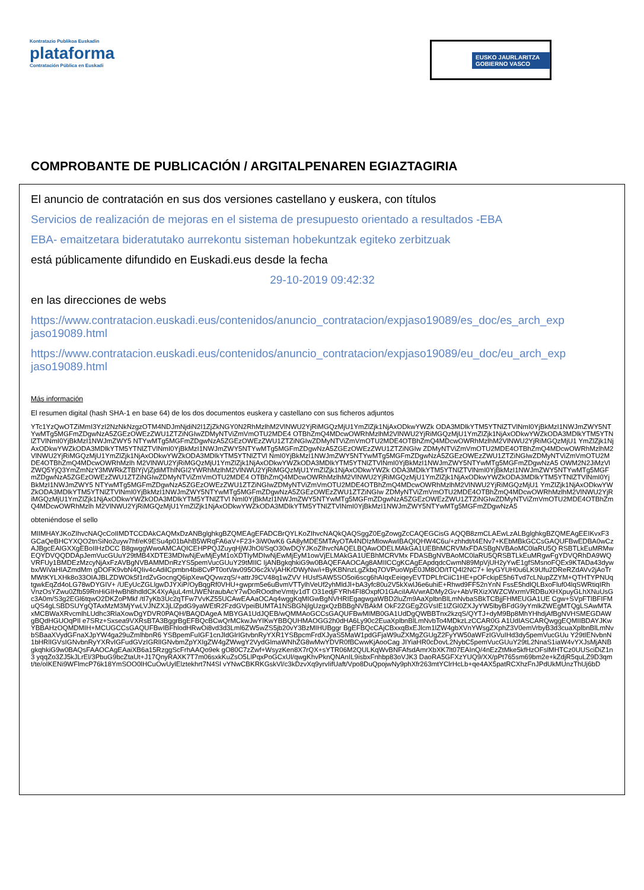Kontratazio Publikoa Euskadin
plataforma
Contratación Pública en Euskadi
EUSKO JAURLARITZA
GOBIERNO VASCO
COMPROBANTE DE PUBLICACIÓN / ARGITALPENAREN EGIAZTAGIRIA
El anuncio de contratación en sus dos versiones castellano y euskera, con títulos
Servicios de realización de mejoras en el sistema de presupuesto orientado a resultados -EBA
EBA- emaitzetara bideratutako aurrekontu sisteman hobekuntzak egiteko zerbitzuak
está públicamente difundido en Euskadi.eus desde la fecha
29-10-2019 09:42:32
en las direcciones de webs
https://www.contratacion.euskadi.eus/contenidos/anuncio_contratacion/expjaso19089/es_doc/es_arch_exp jaso19089.html
https://www.contratacion.euskadi.eus/contenidos/anuncio_contratacion/expjaso19089/eu_doc/eu_arch_exp jaso19089.html
Más información
El resumen digital (hash SHA-1 en base 64) de los dos documentos euskera y castellano con sus ficheros adjuntos
YTc1YzQwOTZiMmI3YzI2NzNkNzgzOTM4NDJmNjdiN2I1ZjZkNGY0N2RhMzlhM2VlNWU2YjRiMGQzMjU1YmZlZjk1NjAxODkwYWZk ODA3MDlkYTM5YTNlZTVlNmI0YjBkMzI1NWJmZWY5NTYwMTg5MGFmZDgwNzA5ZGEzOWEzZWU1ZTZiNGIwZDMyNTViZmVmOTU2MDE4 OTBhZmQ4MDcwOWRhMzlhM2VlNWU2YjRiMGQzMjU1YmZlZjk1NjAxODkwYWZkODA3MDlkYTM5YTNlZTVlNmI0YjBkMzI1NWJmZWY5 NTYwMTg5MGFmZDgwNzA5ZGEzOWEzZWU1ZTZiNGIwZDMyNTViZmVmOTU2MDE4OTBhZmQ4MDcwOWRhMzlhM2VlNWU2YjRiMGQzMjU1 YmZlZjk1NjAxODkwYWZkODA3MDlkYTM5YTNlZTVlNmI0YjBkMzI1NWJmZWY5NTYwMTg5MGFmZDgwNzA5ZGEzOWEzZWU1ZTZiNGIw ZDMyNTViZmVmOTU2MDE4OTBhZmQ4MDcwOWRhMzlhM2VlNWU2YjRiMGQzMjU1YmZlZjk1NjAxODkwYWZkODA3MDlkYTM5YTNlZTVl NmI0YjBkMzI1NWJmZWY5NTYwMTg5MGFmZDgwNzA5ZGEzOWEzZWU1ZTZiNGIwZDMyNTViZmVmOTU2MDE4OTBhZmQ4MDcwOWRhMzlh M2VlNWU2YjRiMGQzMjU1YmZlZjk1NjAxODkwYWZkODA3MDlkYTM5YTNlZTVlNmI0YjBkMzI1NWJmZWY5NTYwMTg5MGFmZDgwNzA5 OWM2N2JiMzVlZWQ5YjQ3YmZmNzY3MWRkZTBlYjVjZjdiMThlNGI2YWRhMzlhM2VlNWU2YjRiMGQzMjU1YmZlZjk1NjAxODkwYWZk ODA3MDlkYTM5YTNlZTVlNmI0YjBkMzI1NWJmZWY5NTYwMTg5MGFmZDgwNzA5ZGEzOWEzZWU1ZTZiNGIwZDMyNTViZmVmOTU2MDE4 OTBhZmQ4MDcwOWRhMzlhM2VlNWU2YjRiMGQzMjU1YmZlZjk1NjAxODkwYWZkODA3MDlkYTM5YTNlZTVlNmI0YjBkMzI1NWJmZWY5 NTYwMTg5MGFmZDgwNzA5ZGEzOWEzZWU1ZTZiNGIwZDMyNTViZmVmOTU2MDE4OTBhZmQ4MDcwOWRhMzlhM2VlNWU2YjRiMGQzMjU1 YmZlZjk1NjAxODkwYWZkODA3MDlkYTM5YTNlZTVlNmI0YjBkMzI1NWJmZWY5NTYwMTg5MGFmZDgwNzA5ZGEzOWEzZWU1ZTZiNGIw ZDMyNTViZmVmOTU2MDE4OTBhZmQ4MDcwOWRhMzlhM2VlNWU2YjRiMGQzMjU1YmZlZjk1NjAxODkwYWZkODA3MDlkYTM5YTNlZTVl NmI0YjBkMzI1NWJmZWY5NTYwMTg5MGFmZDgwNzA5ZGEzOWEzZWU1ZTZiNGIwZDMyNTViZmVmOTU2MDE4OTBhZmQ4MDcwOWRhMzlh M2VlNWU2YjRiMGQzMjU1YmZlZjk1NjAxODkwYWZkODA3MDlkYTM5YTNlZTVlNmI0YjBkMzI1NWJmZWY5NTYwMTg5MGFmZDgwNzA5
obteniéndose el sello
MIIMHAYJKoZIhvcNAQcCoIIMDTCCDAkCAQMxDzANBglghkgBZQMEAgEFADCBrQYLKoZIhvcNAQkQAQSggZ0EgZowgZcCAQEGCisG AQQB8zmCLAEwLzALBglghkgBZQMEAgEEIKvxF3GCaQeBHCYXQO2tnSiNo2uyw7hf/eK9ESu4p01bAhB5WRqFA6aV+F23+3iW0wK6 GA8yMDE5MTAyOTA4NDIzMlowAwIBAQIQHW4C6u/+zhhdt/t4ENv7+KEbMBkGCCsGAQUFBwEDBA0wCzAJBgcEAIGXXgEBoIIHzDCC B8gwggWwoAMCAQICEHPPQJZuyqHjWJhOI/SqO30wDQYJKoZIhvcNAQELBQAwODELMAkGA1UEBhMCRVMxFDASBgNVBAoMC0laRU5Q RSBTLkEuMRMwEQYDVQQDDApJemVucGUuY29tMB4XDTE3MDIwNjEwMjEyM1oXDTIyMDIwNjEwMjEyM1owVjELMAkGA1UEBhMCRVMx FDASBgNVBAoMC0laRU5QRSBTLkEuMRgwFgYDVQRhDA9WQVRFUy1BMDEzMzcyNjAxFzAVBgNVBAMMDnRzYS5pemVucGUuY29tMIIC IjANBgkqhkiG9w0BAQEFAAOCAg8AMIICCgKCAgEApdqdcCwmN89MpVjUH2yYwE1gfSMsnoFQEx9KTADa43dywbx/WiVaHIAZmdMm gDOFK9vbN4QIiv4cAdilCpmbn4bi8CvPT0otVav095O6c2kVjAHKrDWyNw/i+ByKBNnzLgZkbq7OVPuoWpE0JM8OD/tTQ4l2NC7+ leyGYUH0u6LK9Ufu2DReRZdAVv2jAoTrMWtKYLXHk8o33OIAJBLZDWOk5f1rdZvGocngQ6ipXewQQvwzqS/+attrJ9CV48q1wZVV HUsfSAW5SO5oi6scg6hAIqxEeiqeyEVTDPLfrCiiC1HE+pOFckipE5h6Tvd7cLNupZZYM+QTHTYPNUqtgwkEqZd4oLG78wDYGIV+ /UEyUcZGLlgwDJYXiP/OyBqgRf0VHU+gwprm5e6uBvmVTTylhVeUf2yhMldJl+bA3yfc80u2V5kXwlJ6e6uhiE+Rhwd9FF52nYnN FssE5hdlQLBxoFluf04lqSWRtiqIRhVnzOsYZwu0Zfb59RnHiGIHwBh8hdldCK4XyAjuL4mUWENraubAcY7wDoROodheVmtjv1dT O31edjFYRh4FI8OxpfO1GAciIAAVwrADMy2Gv+AbVRXizXWZCWxrmVRDBuXHXpuyGLhXNuUsGc3A0m/S3g2EGl6tqwO2DKZoPMkf /tI7yKb3Uc2qTFw7VvKZ55UCAwEAAaOCAq4wggKqMIGwBgNVHRIEgagwgaWBD2luZm9AaXplbnBlLmNvbaSBkTCBjjFHMEUGA1UE Cgw+SVpFTlBFIFMuQS4gLSBDSUYgQTAxMzM3MjYwLVJNZXJjLlZpdG9yaWEtR2FzdGVpeiBUMTA1NSBGNjlgUzgxQzBBBgNVBAkM OkF2ZGEgZGVsIE1lZGl0ZXJyYW5lbyBFdG9yYmlkZWEgMTQgLSAwMTAxMCBWaXRvcmlhLUdhc3RlaXowDgYDVR0PAQH/BAQDAgeA MBYGA1UdJQEB/wQMMAoGCCsGAQUFBwMIMB0GA1UdDgQWBBTnx2kzqS/QYTJ+dyM9Bp8MhYHhdjAfBgNVHSMEGDAWgBQdHGUOqPIl e7SRz+Sxsea9VXRsBTA3BggrBgEFBQcBCwQrMCkwJwYIKwYBBQUHMAOGG2h0dHA6Ly90c2EuaXplbnBlLmNvbTo4MDkzLzCCAR0G A1UdIASCARQwggEQMIIBDAYJKwYBBAHzOQMDMIH+MCUGCCsGAQUFBwIBFhlodHRwOi8vd3d3Lml6ZW5wZS5jb20vY3BzMIHUBggr BgEFBQcCAjCBxxqBxEJlcm1lZW4gbXVnYWsgZXphZ3V0emVrbyB3d3cuaXplbnBlLmNvbSBaaXVydGFnaXJpYW4ga29uZmlhbnR6 YSBpemFuIGF1cnJldGlrIGtvbnRyYXR1YSBpcmFrdXJyaS5MaW1pdGFjaW9uZXMgZGUgZ2FyYW50aWFzIGVuIHd3dy5pemVucGUu Y29tIENvbnN1bHRlIGVsIGNvbnRyYXRvIGFudGVzIGRlIGNvbmZpYXIgZW4gZWwgY2VydGlmaWNhZG8wMwYDVR0fBCwwKjAooCag JIYiaHR0cDovL2NybC5pemVucGUuY29tL2NnaS1iaW4vYXJsMjANBgkqhkiG9w0BAQsFAAOCAgEAaiXB6a15RzggScFrhAAQo9ek gO80C7zZwf+WsyzKen8X7rQX+sYTR06M2QULKqWvBNFAfsdAmrXbXK7lt07EAInQ/4nEzZtMke5kfHzOFslMHTCz0UUSciDiZ1n3 yqqZo3ZJ5kJLrEl/3PbuG9bcZtaUt+J17QnyRAXK7T7m06sxkKuZsO5LlPqxPoGCxUl/qwgKhvPknQNAnIL9isbxFnhbp83oVJK3 DaoRA5GFXzYUQ9/XX/pPt765sm69bm2e+kZdjR5quLZ9D3qmt/te/oIKENi9WFlmcP76k18YmSOO0lHCuOwUylElztekhrt7N4Sl vYNwCBKRKGskVl/c3kDzvXq9yrvIifUaft/Vpo8DuQpojwNy9phXfr263mtYClrHcLb+qe4AX5patRCXhzFnJPdUkMUnzThUj6bD